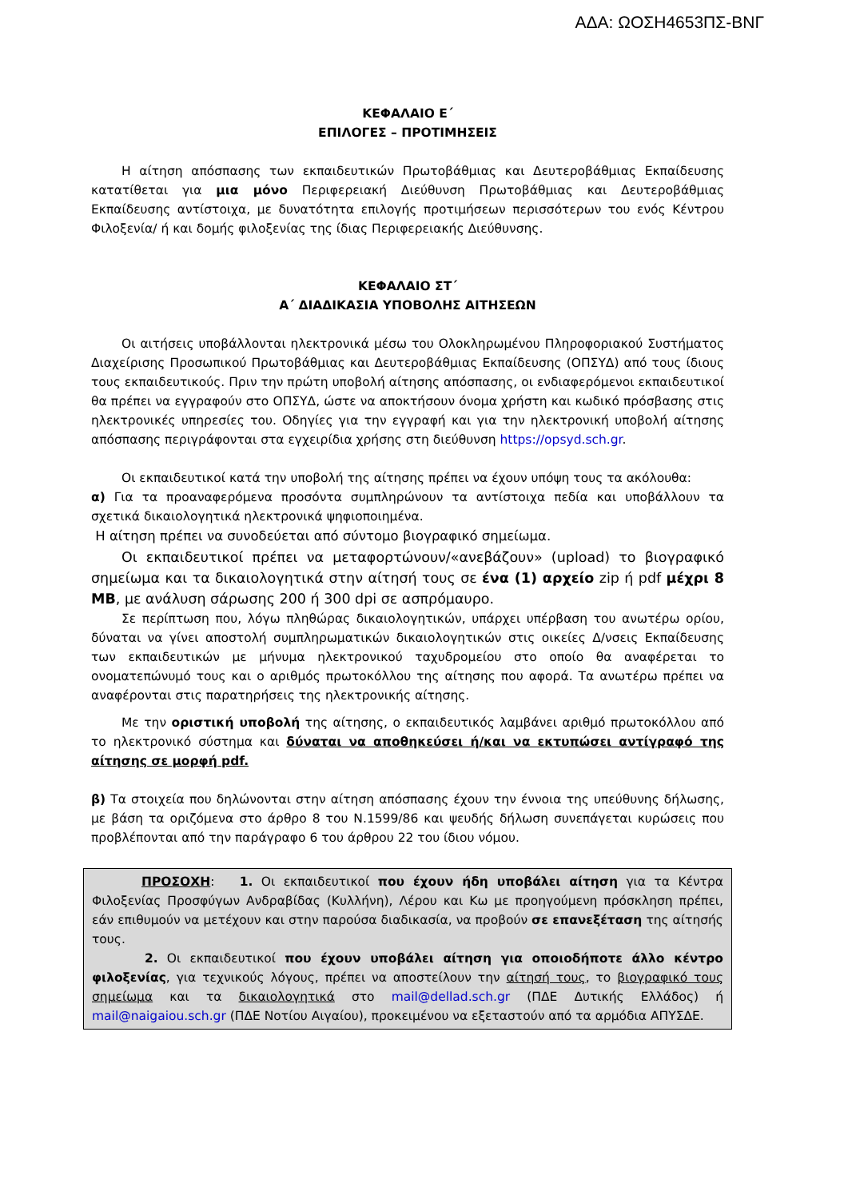ΑΔΑ: ΩΟΣΗ4653ΠΣ-ΒΝΓ
ΚΕΦΑΛΑΙΟ Ε΄
ΕΠΙΛΟΓΕΣ – ΠΡΟΤΙΜΗΣΕΙΣ
Η αίτηση απόσπασης των εκπαιδευτικών Πρωτοβάθμιας και Δευτεροβάθμιας Εκπαίδευσης κατατίθεται για μια μόνο Περιφερειακή Διεύθυνση Πρωτοβάθμιας και Δευτεροβάθμιας Εκπαίδευσης αντίστοιχα, με δυνατότητα επιλογής προτιμήσεων περισσότερων του ενός Κέντρου Φιλοξενία/ ή και δομής φιλοξενίας της ίδιας Περιφερειακής Διεύθυνσης.
ΚΕΦΑΛΑΙΟ ΣΤ΄
Α΄ ΔΙΑΔΙΚΑΣΙΑ ΥΠΟΒΟΛΗΣ ΑΙΤΗΣΕΩΝ
Οι αιτήσεις υποβάλλονται ηλεκτρονικά μέσω του Ολοκληρωμένου Πληροφοριακού Συστήματος Διαχείρισης Προσωπικού Πρωτοβάθμιας και Δευτεροβάθμιας Εκπαίδευσης (ΟΠΣΥΔ) από τους ίδιους τους εκπαιδευτικούς. Πριν την πρώτη υποβολή αίτησης απόσπασης, οι ενδιαφερόμενοι εκπαιδευτικοί θα πρέπει να εγγραφούν στο ΟΠΣΥΔ, ώστε να αποκτήσουν όνομα χρήστη και κωδικό πρόσβασης στις ηλεκτρονικές υπηρεσίες του. Οδηγίες για την εγγραφή και για την ηλεκτρονική υποβολή αίτησης απόσπασης περιγράφονται στα εγχειρίδια χρήσης στη διεύθυνση https://opsyd.sch.gr.
Οι εκπαιδευτικοί κατά την υποβολή της αίτησης πρέπει να έχουν υπόψη τους τα ακόλουθα:
α) Για τα προαναφερόμενα προσόντα συμπληρώνουν τα αντίστοιχα πεδία και υποβάλλουν τα σχετικά δικαιολογητικά ηλεκτρονικά ψηφιοποιημένα.
Η αίτηση πρέπει να συνοδεύεται από σύντομο βιογραφικό σημείωμα.
Οι εκπαιδευτικοί πρέπει να μεταφορτώνουν/«ανεβάζουν» (upload) το βιογραφικό σημείωμα και τα δικαιολογητικά στην αίτησή τους σε ένα (1) αρχείο zip ή pdf μέχρι 8 MB, με ανάλυση σάρωσης 200 ή 300 dpi σε ασπρόμαυρο.
Σε περίπτωση που, λόγω πληθώρας δικαιολογητικών, υπάρχει υπέρβαση του ανωτέρω ορίου, δύναται να γίνει αποστολή συμπληρωματικών δικαιολογητικών στις οικείες Δ/νσεις Εκπαίδευσης των εκπαιδευτικών με μήνυμα ηλεκτρονικού ταχυδρομείου στο οποίο θα αναφέρεται το ονοματεπώνυμό τους και ο αριθμός πρωτοκόλλου της αίτησης που αφορά. Τα ανωτέρω πρέπει να αναφέρονται στις παρατηρήσεις της ηλεκτρονικής αίτησης.
Με την οριστική υποβολή της αίτησης, ο εκπαιδευτικός λαμβάνει αριθμό πρωτοκόλλου από το ηλεκτρονικό σύστημα και δύναται να αποθηκεύσει ή/και να εκτυπώσει αντίγραφό της αίτησης σε μορφή pdf.
β) Τα στοιχεία που δηλώνονται στην αίτηση απόσπασης έχουν την έννοια της υπεύθυνης δήλωσης, με βάση τα οριζόμενα στο άρθρο 8 του Ν.1599/86 και ψευδής δήλωση συνεπάγεται κυρώσεις που προβλέπονται από την παράγραφο 6 του άρθρου 22 του ίδιου νόμου.
ΠΡΟΣΟΧΗ: 1. Οι εκπαιδευτικοί που έχουν ήδη υποβάλει αίτηση για τα Κέντρα Φιλοξενίας Προσφύγων Ανδραβίδας (Κυλλήνη), Λέρου και Κω με προηγούμενη πρόσκληση πρέπει, εάν επιθυμούν να μετέχουν και στην παρούσα διαδικασία, να προβούν σε επανεξέταση της αίτησής τους.
2. Οι εκπαιδευτικοί που έχουν υποβάλει αίτηση για οποιοδήποτε άλλο κέντρο φιλοξενίας, για τεχνικούς λόγους, πρέπει να αποστείλουν την αίτησή τους, το βιογραφικό τους σημείωμα και τα δικαιολογητικά στο mail@dellad.sch.gr (ΠΔΕ Δυτικής Ελλάδος) ή mail@naigaiou.sch.gr (ΠΔΕ Νοτίου Αιγαίου), προκειμένου να εξεταστούν από τα αρμόδια ΑΠΥΣΔΕ.